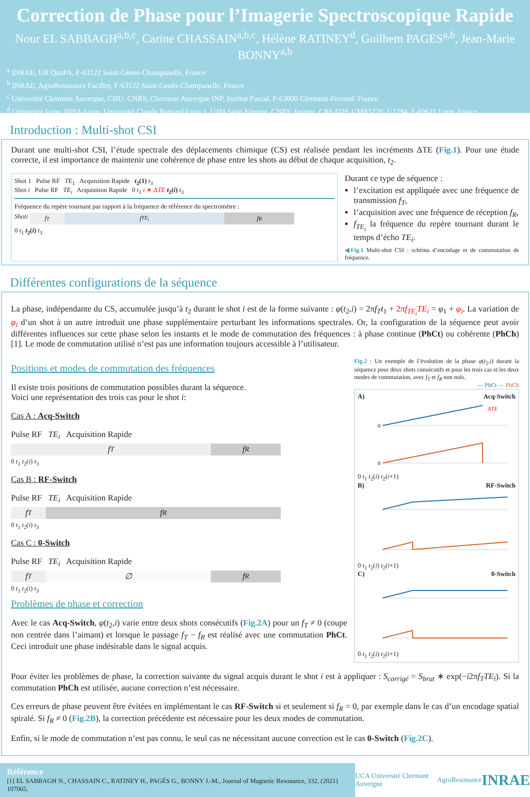Correction de Phase pour l’Imagerie Spectroscopique Rapide
Nour EL SABBAGH<sup>a,b,c</sup>, Carine CHASSAIN<sup>a,b,c</sup>, Hélène RATINEY<sup>d</sup>, Guilhem PAGES<sup>a,b</sup>, Jean-Marie BONNY<sup>a,b</sup>
<sup>a</sup> INRAE, UR QuaPA, F-63122 Saint-Gènes-Champanelle, France
<sup>b</sup> INRAE, AgroResonance Facility, F-63122 Saint-Genès-Champanelle, France
<sup>c</sup> Université Clermont Auvergne, CHU, CNRS, Clermont Auvergne INP, Institut Pascal, F-63000 Clermont-Ferrand, France
<sup>d</sup> Université Lyon, INSA-Lyon, Université Claude Bernard Lyon 1, UJM Saint Etienne, CNRS, Inserm, CREATIS UMR5220, U1294, F-69621 Lyon, France
Introduction : Multi-shot CSI
Durant une multi-shot CSI, l’étude spectrale des déplacements chimique (CS) est réalisée pendant les incréments ΔTE (Fig.1). Pour une étude correcte, il est importance de maintenir une cohérence de phase entre les shots au début de chaque acquisition, t<sub>2</sub>.
Shot 1 Pulse RF TE<sub>1</sub> Acquisition Rapide t<sub>2</sub>(1) t<sub>3</sub>
Shot i Pulse RF TE<sub>i</sub> Acquisition Rapide 0 t<sub>1</sub> i ∗ ΔTE t<sub>2</sub>(i) t<sub>3</sub>
Fréquence du repère tournant par rapport à la fréquence de référence du spectromètre :
Shot i f<sub>T</sub> f<sub>TE<sub>i</sub></sub> f<sub>R</sub>
0 t<sub>1</sub> t<sub>2</sub>(i) t<sub>3</sub>
Durant ce type de séquence :
l’excitation est appliquée avec une fréquence de transmission f<sub>T</sub>,
l’acquisition avec une fréquence de réception f<sub>R</sub>,
f<sub>TE<sub>i</sub></sub> la fréquence du repère tournant durant le temps d’écho TE<sub>i</sub>.
◀Fig.1 Multi-shot CSI : schéma d’encodage et de commutation de fréquence.
Différentes configurations de la séquence
La phase, indépendante du CS, accumulée jusqu’à t<sub>2</sub> durant le shot i est de la forme suivante : φ(t<sub>2</sub>,i) = 2πf<sub>T</sub>t<sub>1</sub> + 2πf<sub>TE<sub>i</sub></sub>TE<sub>i</sub> = φ<sub>1</sub> + φ<sub>i</sub>. La variation de φ<sub>i</sub> d’un shot à un autre introduit une phase supplémentaire perturbant les informations spectrales. Or, la configuration de la séquence peut avoir différentes influences sur cette phase selon les instants et le mode de commutation des fréquences : à phase continue (PhCt) ou cohérente (PhCh) [1]. Le mode de commutation utilisé n’est pas une information toujours accessible à l’utilisateur.
Positions et modes de commutation des fréquences
Il existe trois positions de commutation possibles durant la séquence.
Voici une représentation des trois cas pour le shot i:
Cas A : Acq-Switch
Pulse RF TE<sub>i</sub> Acquisition Rapide
f<sub>T</sub> f<sub>R</sub>
0 t<sub>1</sub> t<sub>2</sub>(i) t<sub>3</sub>
Cas B : RF-Switch
Pulse RF TE<sub>i</sub> Acquisition Rapide
f<sub>T</sub> f<sub>R</sub>
0 t<sub>1</sub> t<sub>2</sub>(i) t<sub>3</sub>
Cas C : 0-Switch
Pulse RF TE<sub>i</sub> Acquisition Rapide
f<sub>T</sub> ∅ f<sub>R</sub>
0 t<sub>1</sub> t<sub>2</sub>(i) t<sub>3</sub>
Problèmes de phase et correction
Avec le cas Acq-Switch, φ(t<sub>2</sub>,i) varie entre deux shots consécutifs (Fig.2A) pour un f<sub>T</sub> ≠ 0 (coupe non centrée dans l’aimant) et lorsque le passage f<sub>T</sub> − f<sub>R</sub> est réalisé avec une commutation PhCt. Ceci introduit une phase indésirable dans le signal acquis.
Fig.2 : Un exemple de l’évolution de la phase φ(t<sub>2</sub>,i) durant la séquence pour deux shots consécutifs et pour les trois cas et les deux modes de commutation, avec f<sub>T</sub> et f<sub>R</sub> non nuls.
— PhCt — PhCh
A) Acq-Switch
0
0
ΔTE
0 t<sub>1</sub> t<sub>2</sub>(i) t<sub>2</sub>(i+1)
B) RF-Switch
0 t<sub>1</sub> t<sub>2</sub>(i) t<sub>2</sub>(i+1)
C) 0-Switch
0 t<sub>1</sub> t<sub>2</sub>(i) t<sub>2</sub>(i+1)
Pour éviter les problèmes de phase, la correction suivante du signal acquis durant le shot i est à appliquer : S<sub>corrigé</sub> = S<sub>brut</sub> ∗ exp(−i2πf<sub>T</sub>TE<sub>i</sub>). Si la commutation PhCh est utilisée, aucune correction n’est nécessaire.
Ces erreurs de phase peuvent être évitées en implémentant le cas RF-Switch si et seulement si f<sub>R</sub> = 0, par exemple dans le cas d’un encodage spatial spiralé. Si f<sub>R</sub> ≠ 0 (Fig.2B), la correction précédente est nécessaire pour les deux modes de commutation.
Enfin, si le mode de commutation n’est pas connu, le seul cas ne nécessitant aucune correction est le cas 0-Switch (Fig.2C).
Référence
[1] EL SABBAGH N., CHASSAIN C., RATINEY H., PAGÉS G., BONNY J.-M., Journal of Magnetic Resonance, 332, (2021) 107065.
UCA Université Clermont Auvergne AgroResonance INRAE